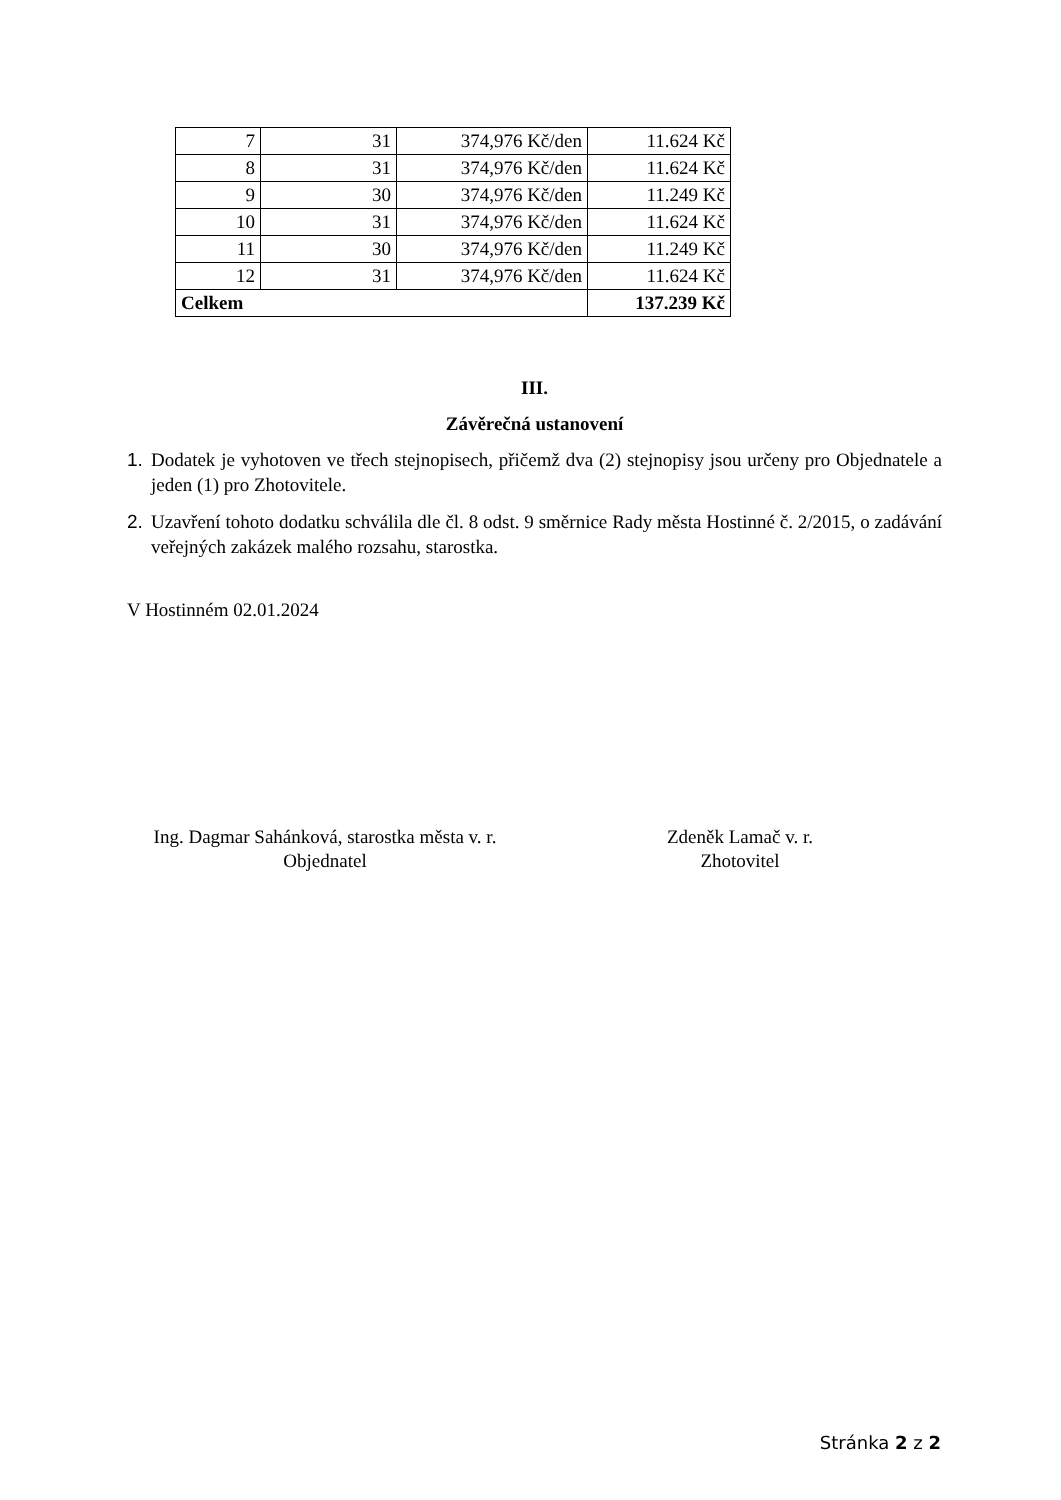| 7 | 31 | 374,976 Kč/den | 11.624 Kč |
| 8 | 31 | 374,976 Kč/den | 11.624 Kč |
| 9 | 30 | 374,976 Kč/den | 11.249 Kč |
| 10 | 31 | 374,976 Kč/den | 11.624 Kč |
| 11 | 30 | 374,976 Kč/den | 11.249 Kč |
| 12 | 31 | 374,976 Kč/den | 11.624 Kč |
| Celkem | | | 137.239 Kč |
III.
Závěrečná ustanovení
1. Dodatek je vyhotoven ve třech stejnopisech, přičemž dva (2) stejnopisy jsou určeny pro Objednatele a jeden (1) pro Zhotovitele.
2. Uzavření tohoto dodatku schválila dle čl. 8 odst. 9 směrnice Rady města Hostinné č. 2/2015, o zadávání veřejných zakázek malého rozsahu, starostka.
V Hostinném 02.01.2024
Ing. Dagmar Sahánková, starostka města v. r.
Objednatel
Zdeněk Lamač v. r.
Zhotovitel
Stránka 2 z 2